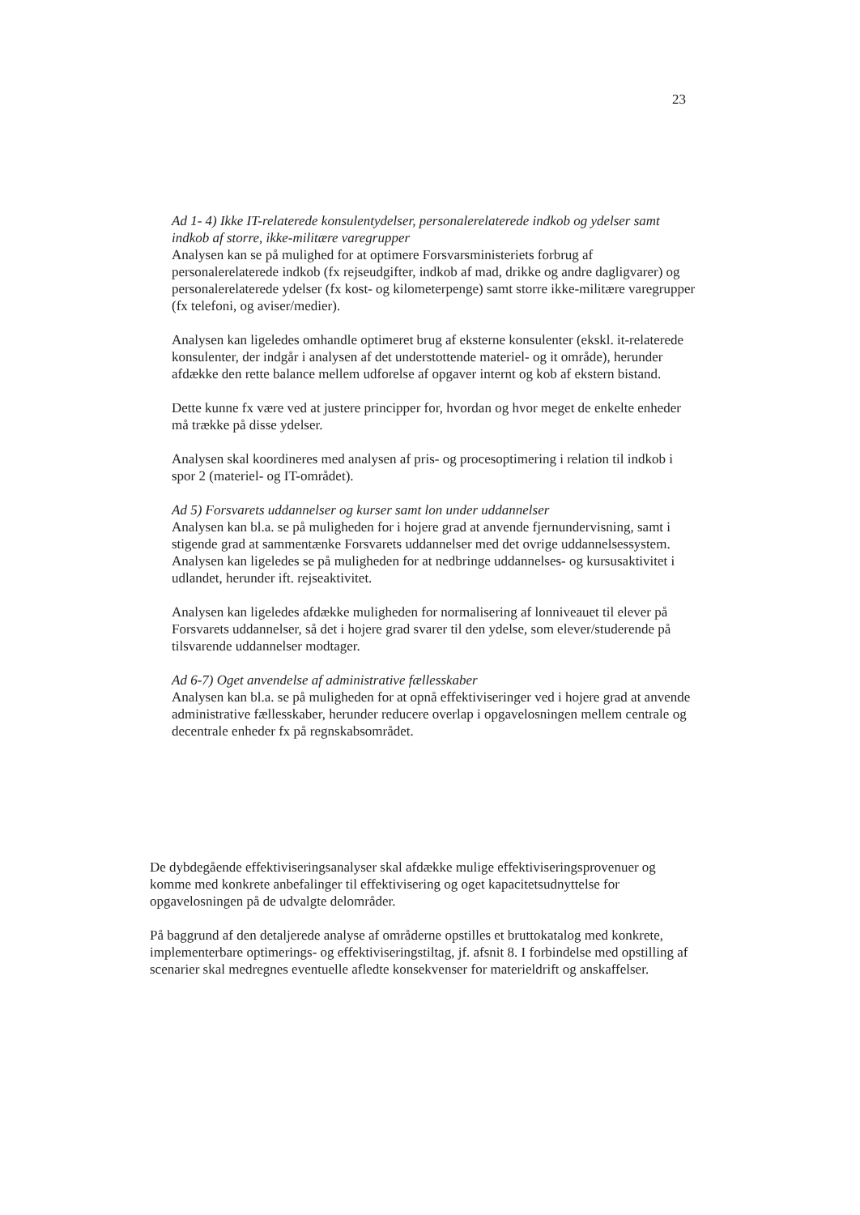23
Ad 1- 4) Ikke IT-relaterede konsulentydelser, personalerelaterede indkob og ydelser samt indkob af storre, ikke-militære varegrupper
Analysen kan se på mulighed for at optimere Forsvarsministeriets forbrug af personalerelaterede indkob (fx rejseudgifter, indkob af mad, drikke og andre dagligvarer) og personalerelaterede ydelser (fx kost- og kilometerpenge) samt storre ikke-militære varegrupper (fx telefoni, og aviser/medier).
Analysen kan ligeledes omhandle optimeret brug af eksterne konsulenter (ekskl. it-relaterede konsulenter, der indgår i analysen af det understottende materiel- og it område), herunder afdække den rette balance mellem udforelse af opgaver internt og kob af ekstern bistand.
Dette kunne fx være ved at justere principper for, hvordan og hvor meget de enkelte enheder må trække på disse ydelser.
Analysen skal koordineres med analysen af pris- og procesoptimering i relation til indkob i spor 2 (materiel- og IT-området).
Ad 5) Forsvarets uddannelser og kurser samt lon under uddannelser
Analysen kan bl.a. se på muligheden for i hojere grad at anvende fjernundervisning, samt i stigende grad at sammentænke Forsvarets uddannelser med det ovrige uddannelsessystem. Analysen kan ligeledes se på muligheden for at nedbringe uddannelses- og kursusaktivitet i udlandet, herunder ift. rejseaktivitet.
Analysen kan ligeledes afdække muligheden for normalisering af lonniveauet til elever på Forsvarets uddannelser, så det i hojere grad svarer til den ydelse, som elever/studerende på tilsvarende uddannelser modtager.
Ad 6-7) Oget anvendelse af administrative fællesskaber
Analysen kan bl.a. se på muligheden for at opnå effektiviseringer ved i hojere grad at anvende administrative fællesskaber, herunder reducere overlap i opgavelosningen mellem centrale og decentrale enheder fx på regnskabsområdet.
De dybdegående effektiviseringsanalyser skal afdække mulige effektiviseringsprovenuer og komme med konkrete anbefalinger til effektivisering og oget kapacitetsudnyttelse for opgavelosningen på de udvalgte delområder.
På baggrund af den detaljerede analyse af områderne opstilles et bruttokatalog med konkrete, implementerbare optimerings- og effektiviseringstiltag, jf. afsnit 8. I forbindelse med opstilling af scenarier skal medregnes eventuelle afledte konsekvenser for materieldrift og anskaffelser.